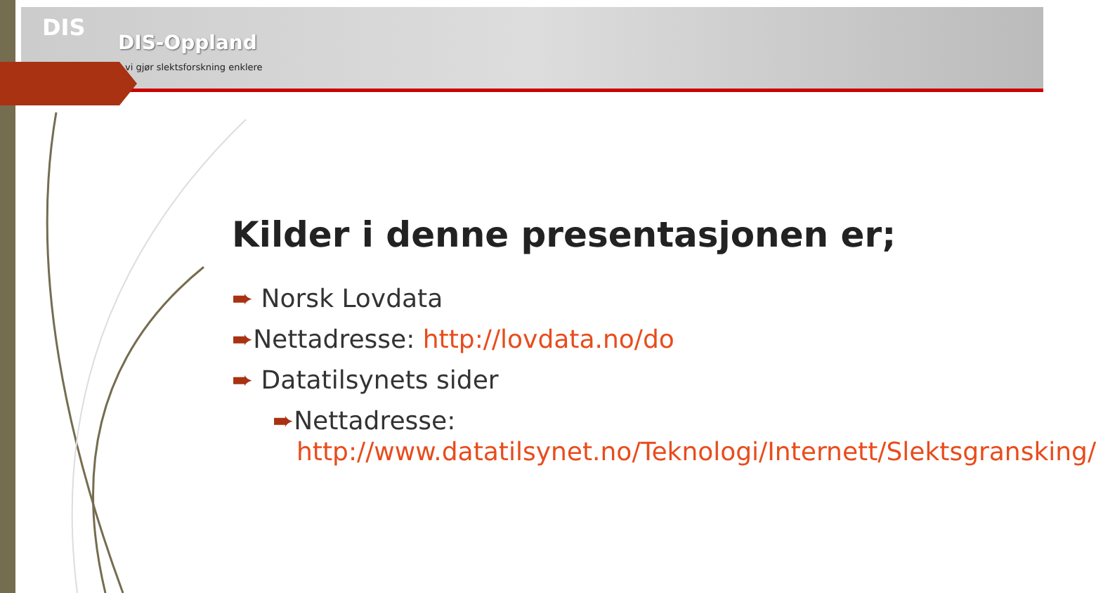DIS
DIS-Oppland
vi gjør slektsforskning enklere
Kilder i denne presentasjonen er;
➨ Norsk Lovdata
➨Nettadresse: http://lovdata.no/do
➨ Datatilsynets sider
➨Nettadresse: http://www.datatilsynet.no/Teknologi/Internett/Slektsgransking/